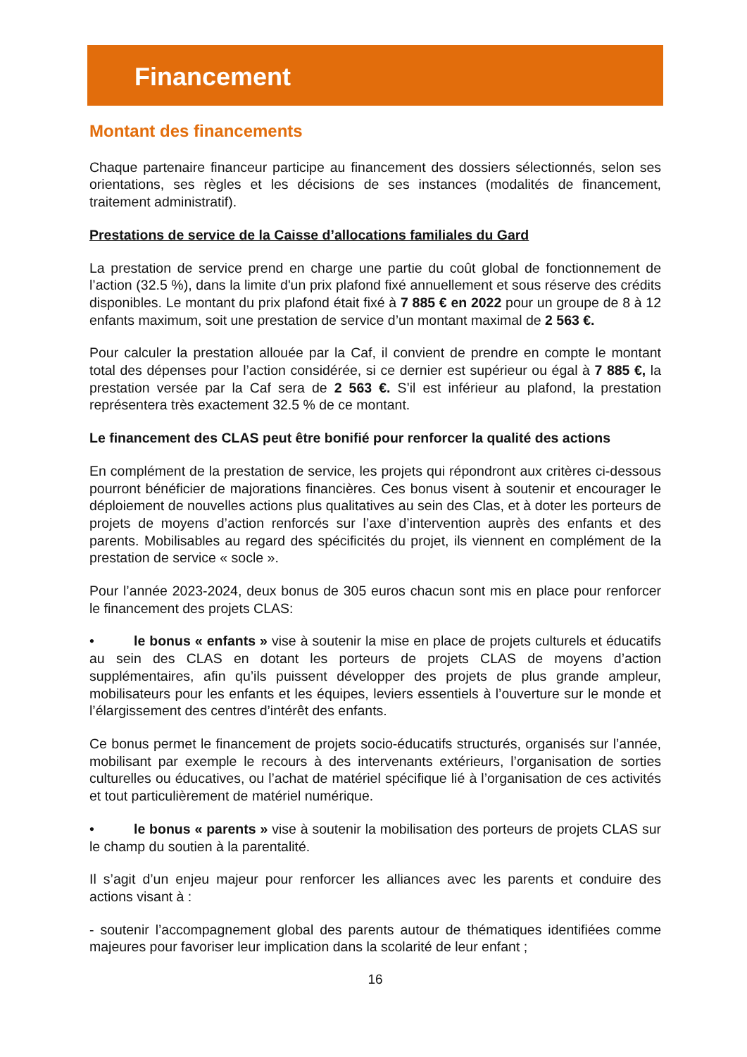Financement
Montant des financements
Chaque partenaire financeur participe au financement des dossiers sélectionnés, selon ses orientations, ses règles et les décisions de ses instances (modalités de financement, traitement administratif).
Prestations de service de la Caisse d’allocations familiales du Gard
La prestation de service prend en charge une partie du coût global de fonctionnement de l’action (32.5 %), dans la limite d'un prix plafond fixé annuellement et sous réserve des crédits disponibles. Le montant du prix plafond était fixé à 7 885 € en 2022 pour un groupe de 8 à 12 enfants maximum, soit une prestation de service d’un montant maximal de 2 563 €.
Pour calculer la prestation allouée par la Caf, il convient de prendre en compte le montant total des dépenses pour l’action considérée, si ce dernier est supérieur ou égal à 7 885 €, la prestation versée par la Caf sera de 2 563 €. S’il est inférieur au plafond, la prestation représentera très exactement 32.5 % de ce montant.
Le financement des CLAS peut être bonifié pour renforcer la qualité des actions
En complément de la prestation de service, les projets qui répondront aux critères ci-dessous pourront bénéficier de majorations financières. Ces bonus visent à soutenir et encourager le déploiement de nouvelles actions plus qualitatives au sein des Clas, et à doter les porteurs de projets de moyens d’action renforcés sur l’axe d’intervention auprès des enfants et des parents. Mobilisables au regard des spécificités du projet, ils viennent en complément de la prestation de service « socle ».
Pour l’année 2023-2024, deux bonus de 305 euros chacun sont mis en place pour renforcer le financement des projets CLAS:
• le bonus « enfants » vise à soutenir la mise en place de projets culturels et éducatifs au sein des CLAS en dotant les porteurs de projets CLAS de moyens d’action supplémentaires, afin qu’ils puissent développer des projets de plus grande ampleur, mobilisateurs pour les enfants et les équipes, leviers essentiels à l’ouverture sur le monde et l’élargissement des centres d’intérêt des enfants.
Ce bonus permet le financement de projets socio-éducatifs structurés, organisés sur l’année, mobilisant par exemple le recours à des intervenants extérieurs, l’organisation de sorties culturelles ou éducatives, ou l’achat de matériel spécifique lié à l’organisation de ces activités et tout particulièrement de matériel numérique.
• le bonus « parents » vise à soutenir la mobilisation des porteurs de projets CLAS sur le champ du soutien à la parentalité.
Il s’agit d’un enjeu majeur pour renforcer les alliances avec les parents et conduire des actions visant à :
- soutenir l’accompagnement global des parents autour de thématiques identifiées comme majeures pour favoriser leur implication dans la scolarité de leur enfant ;
16